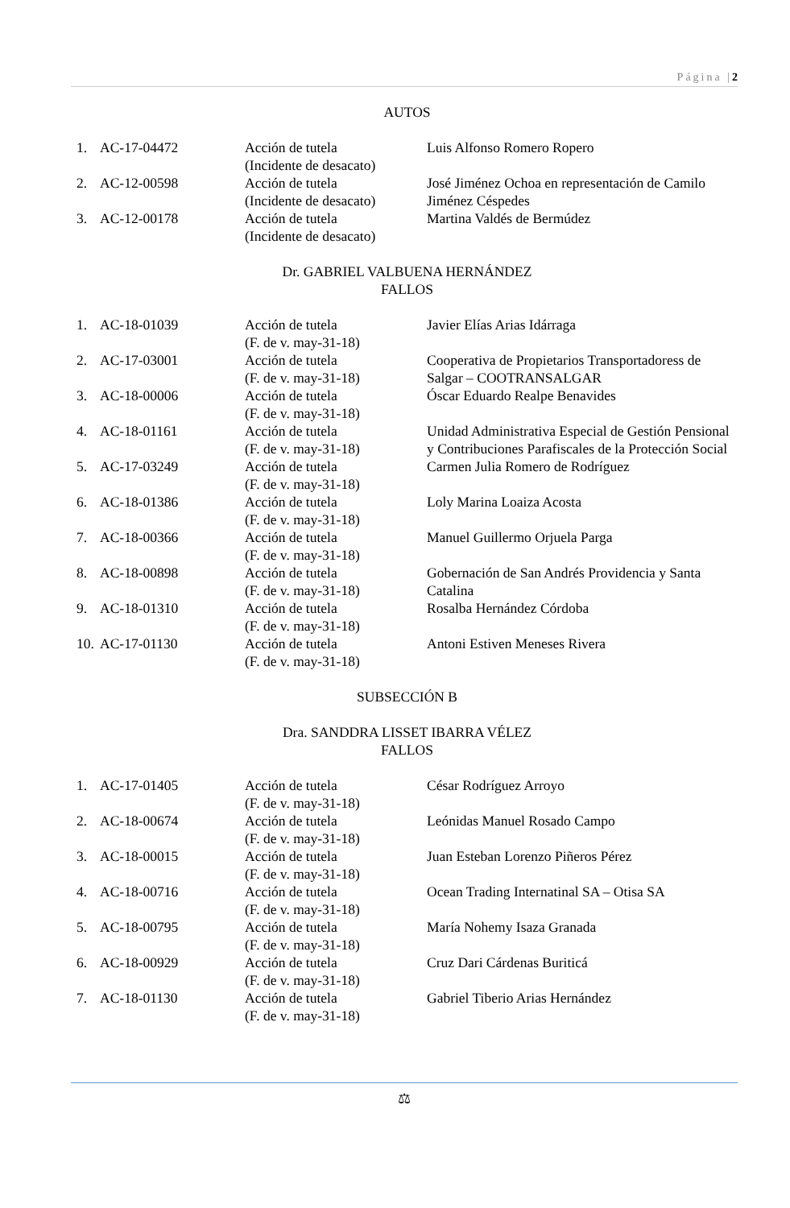Página |2
AUTOS
| 1. | AC-17-04472 | Acción de tutela (Incidente de desacato) | Luis Alfonso Romero Ropero |
| 2. | AC-12-00598 | Acción de tutela (Incidente de desacato) | José Jiménez Ochoa en representación de Camilo Jiménez Céspedes |
| 3. | AC-12-00178 | Acción de tutela (Incidente de desacato) | Martina Valdés de Bermúdez |
Dr. GABRIEL VALBUENA HERNÁNDEZ
FALLOS
| 1. | AC-18-01039 | Acción de tutela (F. de v. may-31-18) | Javier Elías Arias Idárraga |
| 2. | AC-17-03001 | Acción de tutela (F. de v. may-31-18) | Cooperativa de Propietarios Transportadoress de Salgar – COOTRANSALGAR |
| 3. | AC-18-00006 | Acción de tutela (F. de v. may-31-18) | Óscar Eduardo Realpe Benavides |
| 4. | AC-18-01161 | Acción de tutela (F. de v. may-31-18) | Unidad Administrativa Especial de Gestión Pensional y Contribuciones Parafiscales de la Protección Social |
| 5. | AC-17-03249 | Acción de tutela (F. de v. may-31-18) | Carmen Julia Romero de Rodríguez |
| 6. | AC-18-01386 | Acción de tutela (F. de v. may-31-18) | Loly Marina Loaiza Acosta |
| 7. | AC-18-00366 | Acción de tutela (F. de v. may-31-18) | Manuel Guillermo Orjuela Parga |
| 8. | AC-18-00898 | Acción de tutela (F. de v. may-31-18) | Gobernación de San Andrés Providencia y Santa Catalina |
| 9. | AC-18-01310 | Acción de tutela (F. de v. may-31-18) | Rosalba Hernández Córdoba |
| 10. | AC-17-01130 | Acción de tutela (F. de v. may-31-18) | Antoni Estiven Meneses Rivera |
SUBSECCIÓN B
Dra. SANDDRA LISSET IBARRA VÉLEZ
FALLOS
| 1. | AC-17-01405 | Acción de tutela (F. de v. may-31-18) | César Rodríguez Arroyo |
| 2. | AC-18-00674 | Acción de tutela (F. de v. may-31-18) | Leónidas Manuel Rosado Campo |
| 3. | AC-18-00015 | Acción de tutela (F. de v. may-31-18) | Juan Esteban Lorenzo Piñeros Pérez |
| 4. | AC-18-00716 | Acción de tutela (F. de v. may-31-18) | Ocean Trading Internatinal SA – Otisa SA |
| 5. | AC-18-00795 | Acción de tutela (F. de v. may-31-18) | María Nohemy Isaza Granada |
| 6. | AC-18-00929 | Acción de tutela (F. de v. may-31-18) | Cruz Dari Cárdenas Buriticá |
| 7. | AC-18-01130 | Acción de tutela (F. de v. may-31-18) | Gabriel Tiberio Arias Hernández |
⚖